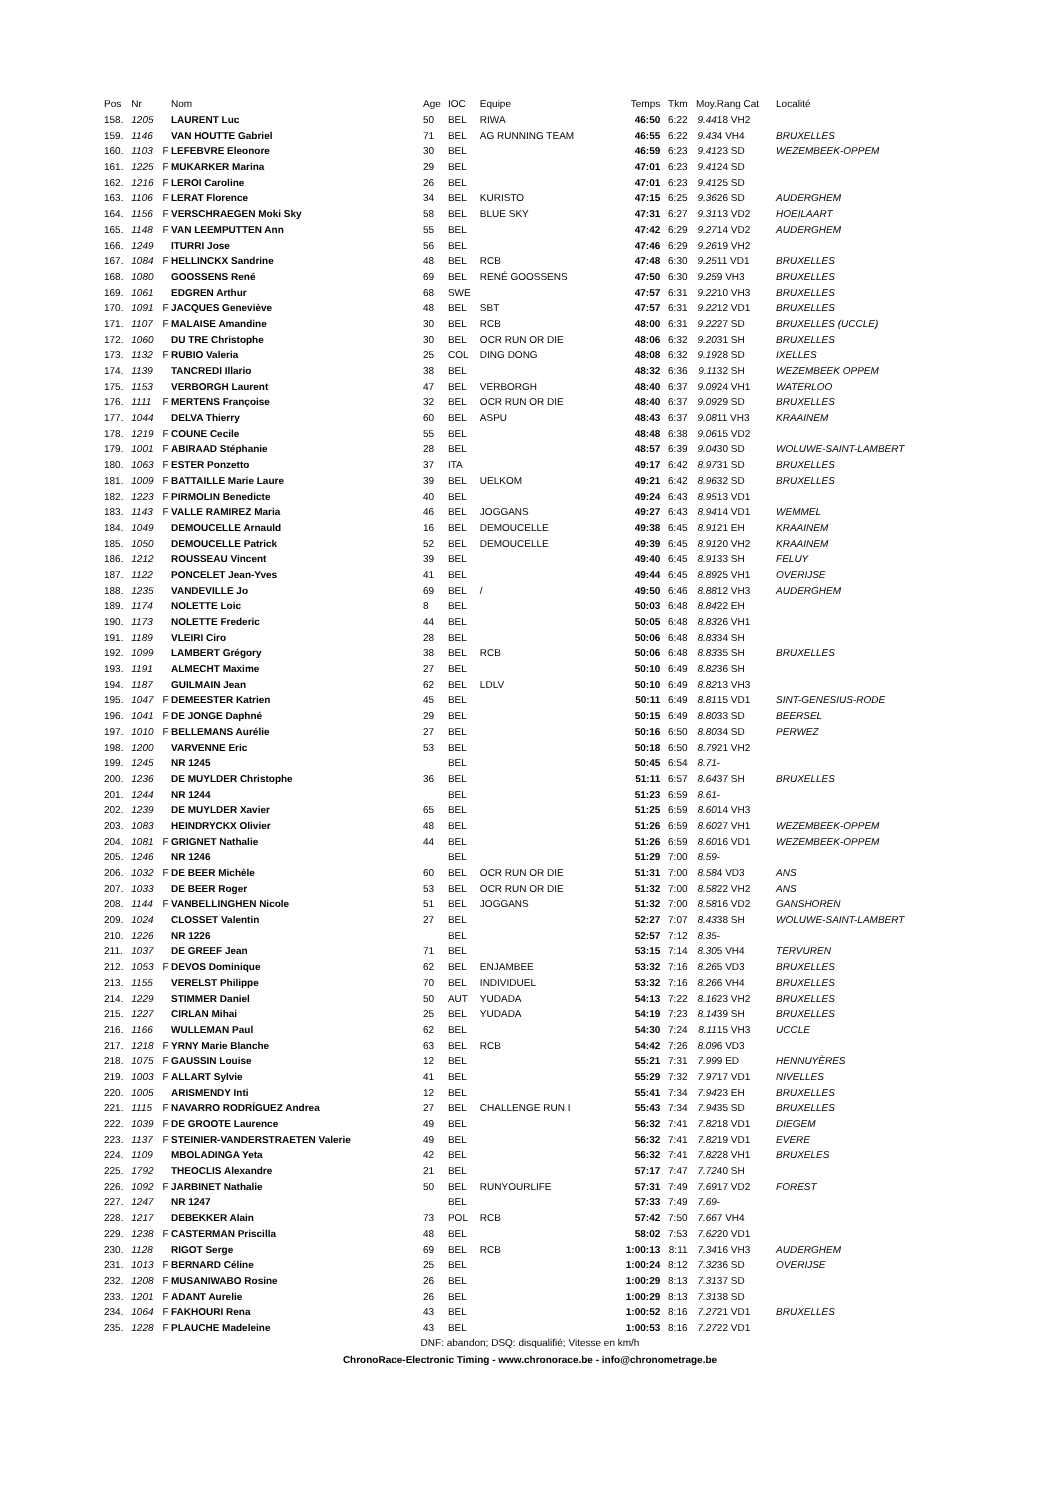| Pos | Nr | | Nom | Age | IOC | Equipe | Temps | Tkm | Moy. | Rang Cat | Localité |
| --- | --- | --- | --- | --- | --- | --- | --- | --- | --- | --- | --- |
| 158. | 1205 | | LAURENT Luc | 50 | BEL | RIWA | 46:50 | 6:22 | 9.44 | 18 VH2 | |
| 159. | 1146 | | VAN HOUTTE Gabriel | 71 | BEL | AG RUNNING TEAM | 46:55 | 6:22 | 9.43 | 4 VH4 | BRUXELLES |
| 160. | 1103 | F | LEFEBVRE Eleonore | 30 | BEL | | 46:59 | 6:23 | 9.41 | 23 SD | WEZEMBEEK-OPPEM |
| 161. | 1225 | F | MUKARKER Marina | 29 | BEL | | 47:01 | 6:23 | 9.41 | 24 SD | |
| 162. | 1216 | F | LEROI Caroline | 26 | BEL | | 47:01 | 6:23 | 9.41 | 25 SD | |
| 163. | 1106 | F | LERAT Florence | 34 | BEL | KURISTO | 47:15 | 6:25 | 9.36 | 26 SD | AUDERGHEM |
| 164. | 1156 | F | VERSCHRAEGEN Moki Sky | 58 | BEL | BLUE SKY | 47:31 | 6:27 | 9.31 | 13 VD2 | HOEILAART |
| 165. | 1148 | F | VAN LEEMPUTTEN Ann | 55 | BEL | | 47:42 | 6:29 | 9.27 | 14 VD2 | AUDERGHEM |
| 166. | 1249 | | ITURRI Jose | 56 | BEL | | 47:46 | 6:29 | 9.26 | 19 VH2 | |
| 167. | 1084 | F | HELLINCKX Sandrine | 48 | BEL | RCB | 47:48 | 6:30 | 9.25 | 11 VD1 | BRUXELLES |
| 168. | 1080 | | GOOSSENS René | 69 | BEL | RENÉ GOOSSENS | 47:50 | 6:30 | 9.25 | 9 VH3 | BRUXELLES |
| 169. | 1061 | | EDGREN Arthur | 68 | SWE | | 47:57 | 6:31 | 9.22 | 10 VH3 | BRUXELLES |
| 170. | 1091 | F | JACQUES Geneviève | 48 | BEL | SBT | 47:57 | 6:31 | 9.22 | 12 VD1 | BRUXELLES |
| 171. | 1107 | F | MALAISE Amandine | 30 | BEL | RCB | 48:00 | 6:31 | 9.22 | 27 SD | BRUXELLES (UCCLE) |
| 172. | 1060 | | DU TRE Christophe | 30 | BEL | OCR RUN OR DIE | 48:06 | 6:32 | 9.20 | 31 SH | BRUXELLES |
| 173. | 1132 | F | RUBIO Valeria | 25 | COL | DING DONG | 48:08 | 6:32 | 9.19 | 28 SD | IXELLES |
| 174. | 1139 | | TANCREDI Illario | 38 | BEL | | 48:32 | 6:36 | 9.11 | 32 SH | WEZEMBEEK OPPEM |
| 175. | 1153 | | VERBORGH Laurent | 47 | BEL | VERBORGH | 48:40 | 6:37 | 9.09 | 24 VH1 | WATERLOO |
| 176. | 1111 | F | MERTENS Françoise | 32 | BEL | OCR RUN OR DIE | 48:40 | 6:37 | 9.09 | 29 SD | BRUXELLES |
| 177. | 1044 | | DELVA Thierry | 60 | BEL | ASPU | 48:43 | 6:37 | 9.08 | 11 VH3 | KRAAINEM |
| 178. | 1219 | F | COUNE Cecile | 55 | BEL | | 48:48 | 6:38 | 9.06 | 15 VD2 | |
| 179. | 1001 | F | ABIRAAD Stéphanie | 28 | BEL | | 48:57 | 6:39 | 9.04 | 30 SD | WOLUWE-SAINT-LAMBERT |
| 180. | 1063 | F | ESTER Ponzetto | 37 | ITA | | 49:17 | 6:42 | 8.97 | 31 SD | BRUXELLES |
| 181. | 1009 | F | BATTAILLE Marie Laure | 39 | BEL | UELKOM | 49:21 | 6:42 | 8.96 | 32 SD | BRUXELLES |
| 182. | 1223 | F | PIRMOLIN Benedicte | 40 | BEL | | 49:24 | 6:43 | 8.95 | 13 VD1 | |
| 183. | 1143 | F | VALLE RAMIREZ Maria | 46 | BEL | JOGGANS | 49:27 | 6:43 | 8.94 | 14 VD1 | WEMMEL |
| 184. | 1049 | | DEMOUCELLE Arnauld | 16 | BEL | DEMOUCELLE | 49:38 | 6:45 | 8.91 | 21 EH | KRAAINEM |
| 185. | 1050 | | DEMOUCELLE Patrick | 52 | BEL | DEMOUCELLE | 49:39 | 6:45 | 8.91 | 20 VH2 | KRAAINEM |
| 186. | 1212 | | ROUSSEAU Vincent | 39 | BEL | | 49:40 | 6:45 | 8.91 | 33 SH | FELUY |
| 187. | 1122 | | PONCELET Jean-Yves | 41 | BEL | | 49:44 | 6:45 | 8.89 | 25 VH1 | OVERIJSE |
| 188. | 1235 | | VANDEVILLE Jo | 69 | BEL | / | 49:50 | 6:46 | 8.88 | 12 VH3 | AUDERGHEM |
| 189. | 1174 | | NOLETTE Loic | 8 | BEL | | 50:03 | 6:48 | 8.84 | 22 EH | |
| 190. | 1173 | | NOLETTE Frederic | 44 | BEL | | 50:05 | 6:48 | 8.83 | 26 VH1 | |
| 191. | 1189 | | VLEIRI Ciro | 28 | BEL | | 50:06 | 6:48 | 8.83 | 34 SH | |
| 192. | 1099 | | LAMBERT Grégory | 38 | BEL | RCB | 50:06 | 6:48 | 8.83 | 35 SH | BRUXELLES |
| 193. | 1191 | | ALMECHT Maxime | 27 | BEL | | 50:10 | 6:49 | 8.82 | 36 SH | |
| 194. | 1187 | | GUILMAIN Jean | 62 | BEL | LDLV | 50:10 | 6:49 | 8.82 | 13 VH3 | |
| 195. | 1047 | F | DEMEESTER Katrien | 45 | BEL | | 50:11 | 6:49 | 8.81 | 15 VD1 | SINT-GENESIUS-RODE |
| 196. | 1041 | F | DE JONGE Daphné | 29 | BEL | | 50:15 | 6:49 | 8.80 | 33 SD | BEERSEL |
| 197. | 1010 | F | BELLEMANS Aurélie | 27 | BEL | | 50:16 | 6:50 | 8.80 | 34 SD | PERWEZ |
| 198. | 1200 | | VARVENNE Eric | 53 | BEL | | 50:18 | 6:50 | 8.79 | 21 VH2 | |
| 199. | 1245 | | NR 1245 | | BEL | | 50:45 | 6:54 | 8.71 | - | |
| 200. | 1236 | | DE MUYLDER Christophe | 36 | BEL | | 51:11 | 6:57 | 8.64 | 37 SH | BRUXELLES |
| 201. | 1244 | | NR 1244 | | BEL | | 51:23 | 6:59 | 8.61 | - | |
| 202. | 1239 | | DE MUYLDER Xavier | 65 | BEL | | 51:25 | 6:59 | 8.60 | 14 VH3 | |
| 203. | 1083 | | HEINDRYCKX Olivier | 48 | BEL | | 51:26 | 6:59 | 8.60 | 27 VH1 | WEZEMBEEK-OPPEM |
| 204. | 1081 | F | GRIGNET Nathalie | 44 | BEL | | 51:26 | 6:59 | 8.60 | 16 VD1 | WEZEMBEEK-OPPEM |
| 205. | 1246 | | NR 1246 | | BEL | | 51:29 | 7:00 | 8.59 | - | |
| 206. | 1032 | F | DE BEER Michèle | 60 | BEL | OCR RUN OR DIE | 51:31 | 7:00 | 8.58 | 4 VD3 | ANS |
| 207. | 1033 | | DE BEER Roger | 53 | BEL | OCR RUN OR DIE | 51:32 | 7:00 | 8.58 | 22 VH2 | ANS |
| 208. | 1144 | F | VANBELLINGHEN Nicole | 51 | BEL | JOGGANS | 51:32 | 7:00 | 8.58 | 16 VD2 | GANSHOREN |
| 209. | 1024 | | CLOSSET Valentin | 27 | BEL | | 52:27 | 7:07 | 8.43 | 38 SH | WOLUWE-SAINT-LAMBERT |
| 210. | 1226 | | NR 1226 | | BEL | | 52:57 | 7:12 | 8.35 | - | |
| 211. | 1037 | | DE GREEF Jean | 71 | BEL | | 53:15 | 7:14 | 8.30 | 5 VH4 | TERVUREN |
| 212. | 1053 | F | DEVOS Dominique | 62 | BEL | ENJAMBEE | 53:32 | 7:16 | 8.26 | 5 VD3 | BRUXELLES |
| 213. | 1155 | | VERELST Philippe | 70 | BEL | INDIVIDUEL | 53:32 | 7:16 | 8.26 | 6 VH4 | BRUXELLES |
| 214. | 1229 | | STIMMER Daniel | 50 | AUT | YUDADA | 54:13 | 7:22 | 8.16 | 23 VH2 | BRUXELLES |
| 215. | 1227 | | CIRLAN Mihai | 25 | BEL | YUDADA | 54:19 | 7:23 | 8.14 | 39 SH | BRUXELLES |
| 216. | 1166 | | WULLEMAN Paul | 62 | BEL | | 54:30 | 7:24 | 8.11 | 15 VH3 | UCCLE |
| 217. | 1218 | F | YRNY Marie Blanche | 63 | BEL | RCB | 54:42 | 7:26 | 8.09 | 6 VD3 | |
| 218. | 1075 | F | GAUSSIN Louise | 12 | BEL | | 55:21 | 7:31 | 7.99 | 9 ED | HENNUYÈRES |
| 219. | 1003 | F | ALLART Sylvie | 41 | BEL | | 55:29 | 7:32 | 7.97 | 17 VD1 | NIVELLES |
| 220. | 1005 | | ARISMENDY Inti | 12 | BEL | | 55:41 | 7:34 | 7.94 | 23 EH | BRUXELLES |
| 221. | 1115 | F | NAVARRO RODRÍGUEZ Andrea | 27 | BEL | CHALLENGE RUN I | 55:43 | 7:34 | 7.94 | 35 SD | BRUXELLES |
| 222. | 1039 | F | DE GROOTE Laurence | 49 | BEL | | 56:32 | 7:41 | 7.82 | 18 VD1 | DIEGEM |
| 223. | 1137 | F | STEINIER-VANDERSTRAETEN Valerie | 49 | BEL | | 56:32 | 7:41 | 7.82 | 19 VD1 | EVERE |
| 224. | 1109 | | MBOLADINGA Yeta | 42 | BEL | | 56:32 | 7:41 | 7.82 | 28 VH1 | BRUXELES |
| 225. | 1792 | | THEOCLIS Alexandre | 21 | BEL | | 57:17 | 7:47 | 7.72 | 40 SH | |
| 226. | 1092 | F | JARBINET Nathalie | 50 | BEL | RUNYOURLIFE | 57:31 | 7:49 | 7.69 | 17 VD2 | FOREST |
| 227. | 1247 | | NR 1247 | | BEL | | 57:33 | 7:49 | 7.69 | - | |
| 228. | 1217 | | DEBEKKER Alain | 73 | POL | RCB | 57:42 | 7:50 | 7.66 | 7 VH4 | |
| 229. | 1238 | F | CASTERMAN Priscilla | 48 | BEL | | 58:02 | 7:53 | 7.62 | 20 VD1 | |
| 230. | 1128 | | RIGOT Serge | 69 | BEL | RCB | 1:00:13 | 8:11 | 7.34 | 16 VH3 | AUDERGHEM |
| 231. | 1013 | F | BERNARD Céline | 25 | BEL | | 1:00:24 | 8:12 | 7.32 | 36 SD | OVERIJSE |
| 232. | 1208 | F | MUSANIWABO Rosine | 26 | BEL | | 1:00:29 | 8:13 | 7.31 | 37 SD | |
| 233. | 1201 | F | ADANT Aurelie | 26 | BEL | | 1:00:29 | 8:13 | 7.31 | 38 SD | |
| 234. | 1064 | F | FAKHOURI Rena | 43 | BEL | | 1:00:52 | 8:16 | 7.27 | 21 VD1 | BRUXELLES |
| 235. | 1228 | F | PLAUCHE Madeleine | 43 | BEL | | 1:00:53 | 8:16 | 7.27 | 22 VD1 | |
DNF: abandon; DSQ: disqualifié; Vitesse en km/h
ChronoRace-Electronic Timing - www.chronorace.be - info@chronometrage.be